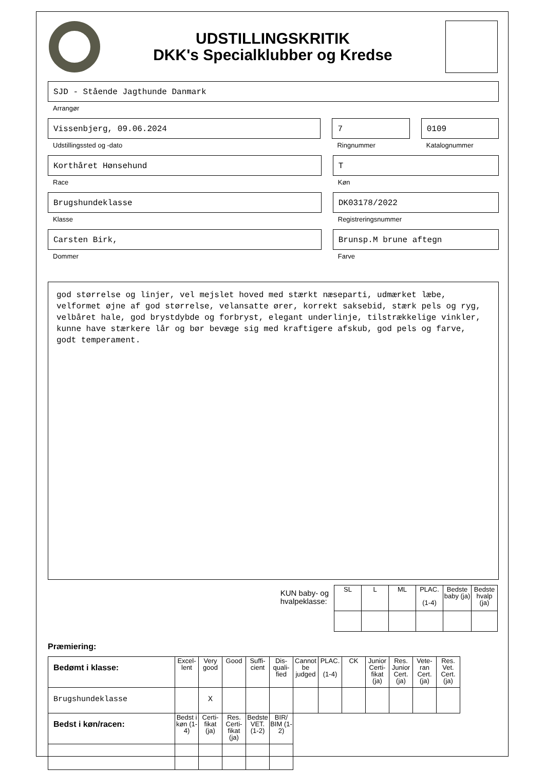UDSTILLINGSKRITIK
DKK's Specialklubber og Kredse
SJD - Stående Jagthunde Danmark
Arrangør
Vissenbjerg, 09.06.2024
Udstillingssted og -dato
7
Ringnummer
0109
Katalognummer
Korthåret Hønsehund
Race
T
Køn
Brugshundeklasse
Klasse
DK03178/2022
Registreringsnummer
Carsten Birk,
Dommer
Brunsp.M brune aftegn
Farve
god størrelse og linjer, vel mejslet hoved med stærkt næseparti, udmærket læbe, velformet øjne af god størrelse, velansatte ører, korrekt saksebid, stærk pels og ryg, velbåret hale, god brystdybde og forbryst, elegant underlinje, tilstrækkelige vinkler, kunne have stærkere lår og bør bevæge sig med kraftigere afskub, god pels og farve, godt temperament.
KUN baby- og
hvalpeklasse:
| SL | L | ML | PLAC. (1-4) | Bedste baby (ja) | Bedste hvalp (ja) |
| --- | --- | --- | --- | --- | --- |
Præmiering:
| Bedømt i klasse: | Excel-lent | Very good | Good | Suffi-cient | Dis-quali-fied | Cannot be judged | PLAC. (1-4) | CK | Junior Certi-fikat (ja) | Res. Junior Cert. (ja) | Vete-ran Cert. (ja) | Res. Vet. Cert. (ja) |
| --- | --- | --- | --- | --- | --- | --- | --- | --- | --- | --- | --- | --- |
| Brugshundeklasse | | X | | | | | | | | | | |
| Bedst i køn/racen: | Bedst i køn (1-4) | Certi-fikat (ja) | Res. Certi-fikat (ja) | Bedste VET. (1-2) | BIR/ BIM (1-2) | | | | | | | |